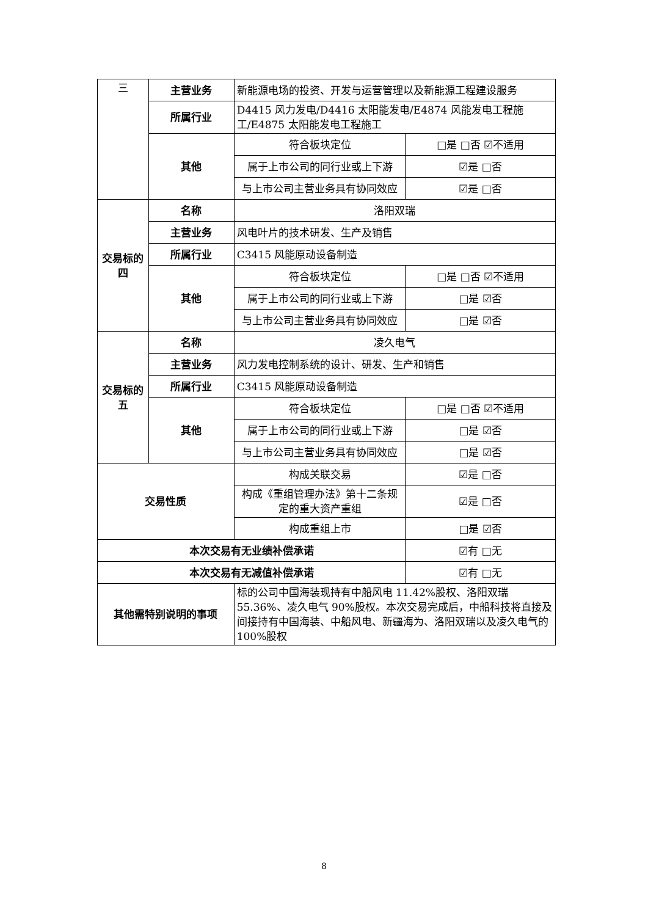| 三 | 主营业务 | 新能源电场的投资、开发与运营管理以及新能源工程建设服务 | |
| | 所属行业 | D4415 风力发电/D4416 太阳能发电/E4874 风能发电工程施工/E4875 太阳能发电工程施工 | |
| | 其他 | 符合板块定位 | □是 □否 ☑不适用 |
| | | 属于上市公司的同行业或上下游 | ☑是 □否 |
| | | 与上市公司主营业务具有协同效应 | ☑是 □否 |
| 交易标的四 | 名称 | 洛阳双瑞 | |
| | 主营业务 | 风电叶片的技术研发、生产及销售 | |
| | 所属行业 | C3415 风能原动设备制造 | |
| | 其他 | 符合板块定位 | □是 □否 ☑不适用 |
| | | 属于上市公司的同行业或上下游 | □是 ☑否 |
| | | 与上市公司主营业务具有协同效应 | □是 ☑否 |
| 交易标的五 | 名称 | 凌久电气 | |
| | 主营业务 | 风力发电控制系统的设计、研发、生产和销售 | |
| | 所属行业 | C3415 风能原动设备制造 | |
| | 其他 | 符合板块定位 | □是 □否 ☑不适用 |
| | | 属于上市公司的同行业或上下游 | □是 ☑否 |
| | | 与上市公司主营业务具有协同效应 | □是 ☑否 |
| 交易性质 | | 构成关联交易 | ☑是 □否 |
| | | 构成《重组管理办法》第十二条规定的重大资产重组 | ☑是 □否 |
| | | 构成重组上市 | □是 ☑否 |
| 本次交易有无业绩补偿承诺 | | | ☑有 □无 |
| 本次交易有无减值补偿承诺 | | | ☑有 □无 |
| 其他需特别说明的事项 | | 标的公司中国海装现持有中船风电 11.42%股权、洛阳双瑞 55.36%、凌久电气 90%股权。本次交易完成后，中船科技将直接及间接持有中国海装、中船风电、新疆海为、洛阳双瑞以及凌久电气的 100%股权 | |
8